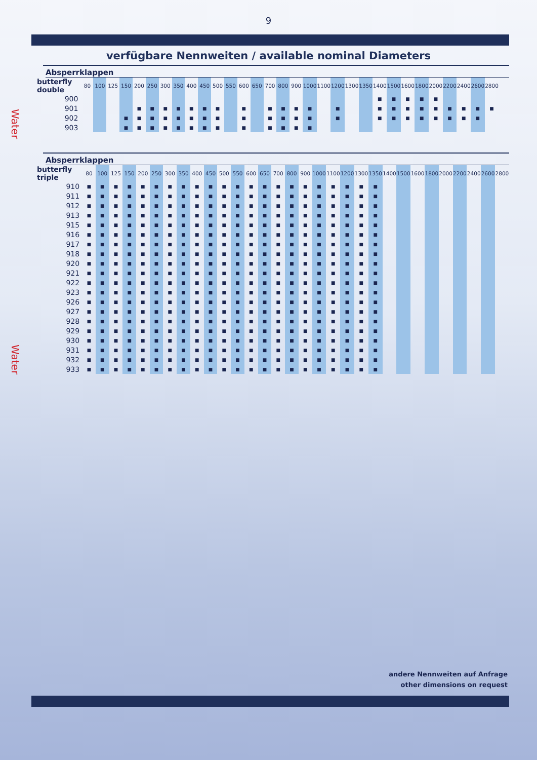9
verfügbare Nennweiten / available nominal Diameters
Water
Absperrklappen
| butterfly double | 80 | 100 | 125 | 150 | 200 | 250 | 300 | 350 | 400 | 450 | 500 | 550 | 600 | 650 | 700 | 800 | 900 | 1000 | 1100 | 1200 | 1300 | 1350 | 1400 | 1500 | 1600 | 1800 | 2000 | 2200 | 2400 | 2600 | 2800 | |
| --- | --- | --- | --- | --- | --- | --- | --- | --- | --- | --- | --- | --- | --- | --- | --- | --- | --- | --- | --- | --- | --- | --- | --- | --- | --- | --- | --- | --- | --- | --- | --- | --- |
| 900 | | | | | | | | | | | | | | | | | | | | | | | ■ | ■ | ■ | ■ | ■ | | | | | |
| 901 | | | | | ■ | ■ | ■ | ■ | ■ | ■ | ■ | | ■ | | ■ | ■ | ■ | ■ | | ■ | | | ■ | ■ | ■ | ■ | ■ | ■ | ■ | ■ | ■ | |
| 902 | | | | ■ | ■ | ■ | ■ | ■ | ■ | ■ | ■ | | ■ | | ■ | ■ | ■ | ■ | | ■ | | | ■ | ■ | ■ | ■ | ■ | ■ | ■ | ■ | | |
| 903 | | | | ■ | ■ | ■ | ■ | ■ | ■ | ■ | ■ | | ■ | | ■ | ■ | ■ | ■ | | | | | | | | | | | | | | |
Water
Absperrklappen
| butterfly triple | 80 | 100 | 125 | 150 | 200 | 250 | 300 | 350 | 400 | 450 | 500 | 550 | 600 | 650 | 700 | 800 | 900 | 1000 | 1100 | 1200 | 1300 | 1350 | 1400 | 1500 | 1600 | 1800 | 2000 | 2200 | 2400 | 2600 | 2800 |
| --- | --- | --- | --- | --- | --- | --- | --- | --- | --- | --- | --- | --- | --- | --- | --- | --- | --- | --- | --- | --- | --- | --- | --- | --- | --- | --- | --- | --- | --- | --- | --- |
| 910 | ■ | ■ | ■ | ■ | ■ | ■ | ■ | ■ | ■ | ■ | ■ | ■ | ■ | ■ | ■ | ■ | ■ | ■ | ■ | ■ | ■ | ■ | | | | | | | | | |
| 911 | ■ | ■ | ■ | ■ | ■ | ■ | ■ | ■ | ■ | ■ | ■ | ■ | ■ | ■ | ■ | ■ | ■ | ■ | ■ | ■ | ■ | ■ | | | | | | | | | |
| 912 | ■ | ■ | ■ | ■ | ■ | ■ | ■ | ■ | ■ | ■ | ■ | ■ | ■ | ■ | ■ | ■ | ■ | ■ | ■ | ■ | ■ | ■ | | | | | | | | | |
| 913 | ■ | ■ | ■ | ■ | ■ | ■ | ■ | ■ | ■ | ■ | ■ | ■ | ■ | ■ | ■ | ■ | ■ | ■ | ■ | ■ | ■ | ■ | | | | | | | | | |
| 915 | ■ | ■ | ■ | ■ | ■ | ■ | ■ | ■ | ■ | ■ | ■ | ■ | ■ | ■ | ■ | ■ | ■ | ■ | ■ | ■ | ■ | ■ | | | | | | | | | |
| 916 | ■ | ■ | ■ | ■ | ■ | ■ | ■ | ■ | ■ | ■ | ■ | ■ | ■ | ■ | ■ | ■ | ■ | ■ | ■ | ■ | ■ | ■ | | | | | | | | | |
| 917 | ■ | ■ | ■ | ■ | ■ | ■ | ■ | ■ | ■ | ■ | ■ | ■ | ■ | ■ | ■ | ■ | ■ | ■ | ■ | ■ | ■ | ■ | | | | | | | | | |
| 918 | ■ | ■ | ■ | ■ | ■ | ■ | ■ | ■ | ■ | ■ | ■ | ■ | ■ | ■ | ■ | ■ | ■ | ■ | ■ | ■ | ■ | ■ | | | | | | | | | |
| 920 | ■ | ■ | ■ | ■ | ■ | ■ | ■ | ■ | ■ | ■ | ■ | ■ | ■ | ■ | ■ | ■ | ■ | ■ | ■ | ■ | ■ | ■ | | | | | | | | | |
| 921 | ■ | ■ | ■ | ■ | ■ | ■ | ■ | ■ | ■ | ■ | ■ | ■ | ■ | ■ | ■ | ■ | ■ | ■ | ■ | ■ | ■ | ■ | | | | | | | | | |
| 922 | ■ | ■ | ■ | ■ | ■ | ■ | ■ | ■ | ■ | ■ | ■ | ■ | ■ | ■ | ■ | ■ | ■ | ■ | ■ | ■ | ■ | ■ | | | | | | | | | |
| 923 | ■ | ■ | ■ | ■ | ■ | ■ | ■ | ■ | ■ | ■ | ■ | ■ | ■ | ■ | ■ | ■ | ■ | ■ | ■ | ■ | ■ | ■ | | | | | | | | | |
| 926 | ■ | ■ | ■ | ■ | ■ | ■ | ■ | ■ | ■ | ■ | ■ | ■ | ■ | ■ | ■ | ■ | ■ | ■ | ■ | ■ | ■ | ■ | | | | | | | | | |
| 927 | ■ | ■ | ■ | ■ | ■ | ■ | ■ | ■ | ■ | ■ | ■ | ■ | ■ | ■ | ■ | ■ | ■ | ■ | ■ | ■ | ■ | ■ | | | | | | | | | |
| 928 | ■ | ■ | ■ | ■ | ■ | ■ | ■ | ■ | ■ | ■ | ■ | ■ | ■ | ■ | ■ | ■ | ■ | ■ | ■ | ■ | ■ | ■ | | | | | | | | | |
| 929 | ■ | ■ | ■ | ■ | ■ | ■ | ■ | ■ | ■ | ■ | ■ | ■ | ■ | ■ | ■ | ■ | ■ | ■ | ■ | ■ | ■ | ■ | | | | | | | | | |
| 930 | ■ | ■ | ■ | ■ | ■ | ■ | ■ | ■ | ■ | ■ | ■ | ■ | ■ | ■ | ■ | ■ | ■ | ■ | ■ | ■ | ■ | ■ | | | | | | | | | |
| 931 | ■ | ■ | ■ | ■ | ■ | ■ | ■ | ■ | ■ | ■ | ■ | ■ | ■ | ■ | ■ | ■ | ■ | ■ | ■ | ■ | ■ | ■ | | | | | | | | | |
| 932 | ■ | ■ | ■ | ■ | ■ | ■ | ■ | ■ | ■ | ■ | ■ | ■ | ■ | ■ | ■ | ■ | ■ | ■ | ■ | ■ | ■ | ■ | | | | | | | | | |
| 933 | ■ | ■ | ■ | ■ | ■ | ■ | ■ | ■ | ■ | ■ | ■ | ■ | ■ | ■ | ■ | ■ | ■ | ■ | ■ | ■ | ■ | ■ | | | | | | | | | |
andere Nennweiten auf Anfrage
other dimensions on request